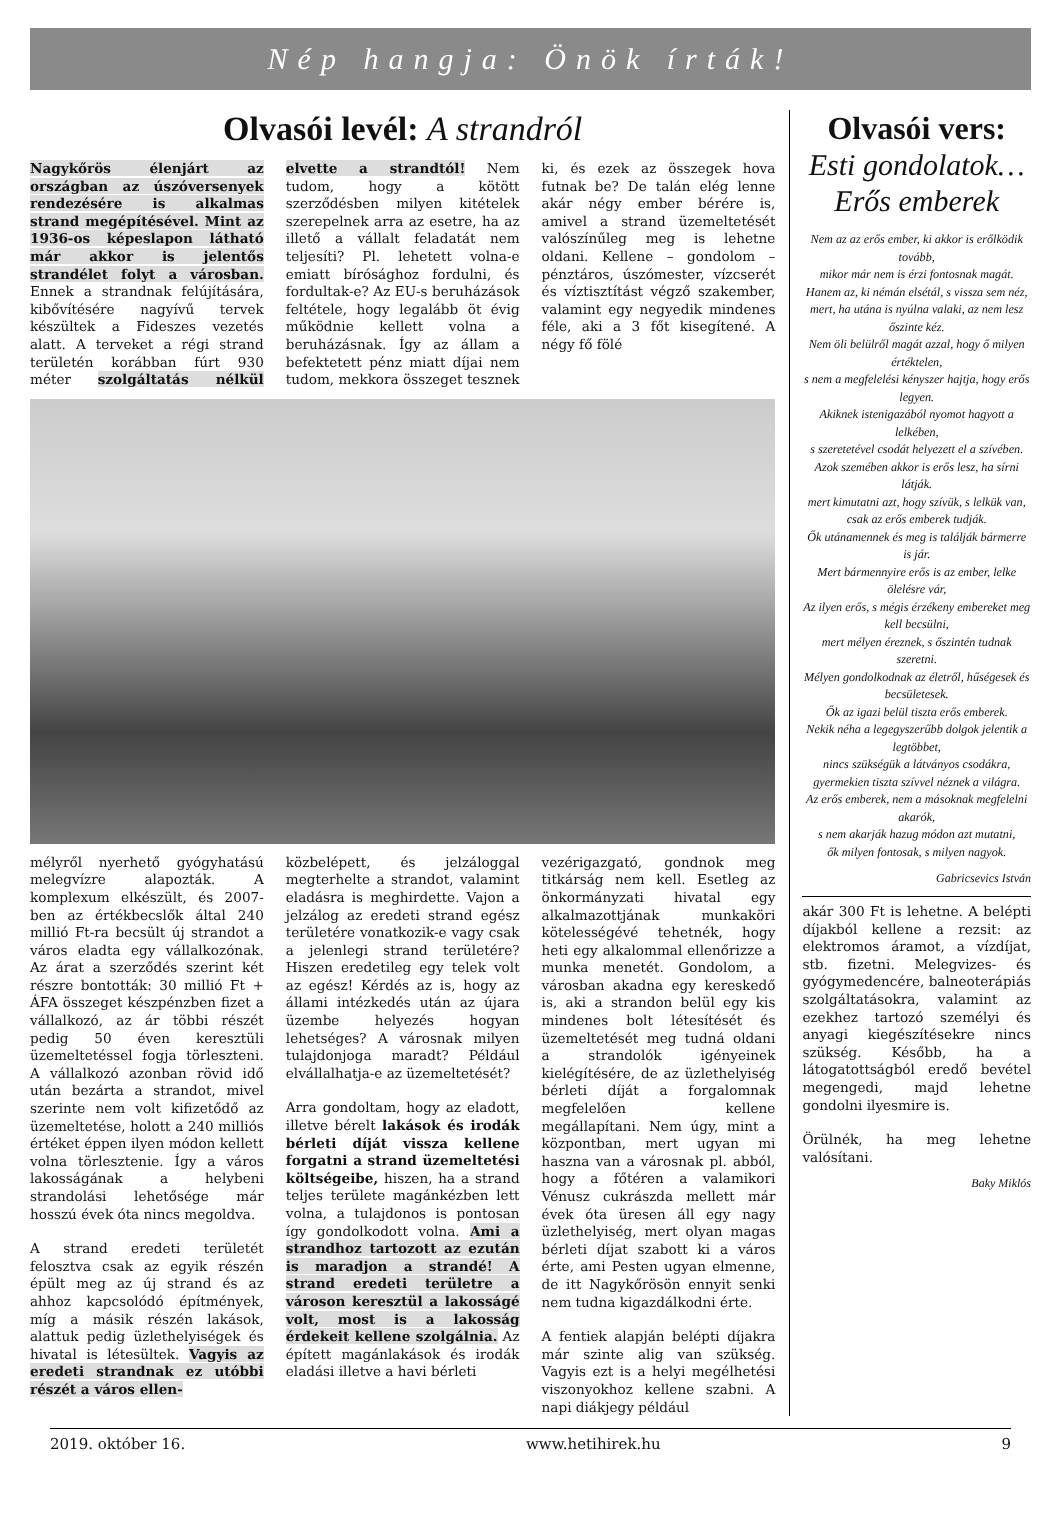Nép hangja: Önök írták!
Olvasói levél: A strandról
Nagykőrös élenjárt az országban az úszóversenyek rendezésére is alkalmas strand megépítésével. Mint az 1936-os képeslapon látható már akkor is jelentős strandélet folyt a városban. Ennek a strandnak felújítására, kibővítésére nagyívű tervek készültek a Fideszes vezetés alatt. A terveket a régi strand területén korábban fúrt 930 méter szolgáltatás nélkül elvette a strandtól! Nem tudom, hogy a kötött szerződésben milyen kitételek szerepelnek arra az esetre, ha az illető a vállalt feladatát nem teljesíti? Pl. lehetett volna-e emiatt bírósághoz fordulni, és fordultak-e? Az EU-s beruházások feltétele, hogy legalább öt évig működnie kellett volna a beruházásnak. Így az állam a befektetett pénz miatt díjai nem tudom, mekkora összeget tesznek ki, és ezek az összegek hova futnak be? De talán elég lenne akár négy ember bérére is, amivel a strand üzemeltetését valószínűleg meg is lehetne oldani. Kellene – gondolom – pénztáros, úszómester, vízcserét és víztisztítást végző szakember, valamint egy negyedik mindenes féle, aki a 3 főt kisegítené. A négy fő fölé
mélyről nyerhető gyógyhatású melegvízre alapozták. A komplexum elkészült, és 2007-ben az értékbecslők által 240 millió Ft-ra becsült új strandot a város eladta egy vállalkozónak. Az árat a szerződés szerint két részre bontották: 30 millió Ft + ÁFA összeget készpénzben fizet a vállalkozó, az ár többi részét pedig 50 éven keresztüli üzemeltetéssel fogja törleszteni. A vállalkozó azonban rövid idő után bezárta a strandot, mivel szerinte nem volt kifizetődő az üzemeltetése, holott a 240 milliós értéket éppen ilyen módon kellett volna törlesztenie. Így a város lakosságának a helybeni strandolási lehetősége már hosszú évek óta nincs megoldva.
A strand eredeti területét felosztva csak az egyik részén épült meg az új strand és az ahhoz kapcsolódó építmények, míg a másik részén lakások, alattuk pedig üzlethelyiségek és hivatal is létesültek. Vagyis az eredeti strandnak ez utóbbi részét a város ellen-
közbelépett, és jelzáloggal megterhelte a strandot, valamint eladásra is meghirdette. Vajon a jelzálog az eredeti strand egész területére vonatkozik-e vagy csak a jelenlegi strand területére? Hiszen eredetileg egy telek volt az egész! Kérdés az is, hogy az állami intézkedés után az újara üzembe helyezés hogyan lehetséges? A városnak milyen tulajdonjoga maradt? Például elvállalhatja-e az üzemeltetését?
Arra gondoltam, hogy az eladott, illetve bérelt lakások és irodák bérleti díját vissza kellene forgatni a strand üzemeltetési költségeibe, hiszen, ha a strand teljes területe magánkézben lett volna, a tulajdonos is pontosan így gondolkodott volna. Ami a strandhoz tartozott az ezután is maradjon a strandé! A strand eredeti területre a városon keresztül a lakosságé volt, most is a lakosság érdekeit kellene szolgálnia. Az épített magánlakások és irodák eladási illetve a havi bérleti
vezérigazgató, gondnok meg titkárság nem kell. Esetleg az önkormányzati hivatal egy alkalmazottjának munkaköri kötelességévé tehetnék, hogy heti egy alkalommal ellenőrizze a munka menetét. Gondolom, a városban akadna egy kereskedő is, aki a strandon belül egy kis mindenes bolt létesítését és üzemeltetését meg tudná oldani a strandolók igényeinek kielégítésére, de az üzlethelyiség bérleti díját a forgalomnak megfelelően kellene megállapítani. Nem úgy, mint a központban, mert ugyan mi haszna van a városnak pl. abból, hogy a főtéren a valamikori Vénusz cukrászda mellett már évek óta üresen áll egy nagy üzlethelyiség, mert olyan magas bérleti díjat szabott ki a város érte, ami Pesten ugyan elmenne, de itt Nagykőrösön ennyit senki nem tudna kigazdálkodni érte.
A fentiek alapján belépti díjakra már szinte alig van szükség. Vagyis ezt is a helyi megélhetési viszonyokhoz kellene szabni. A napi diákjegy például
Olvasói vers:
Esti gondolatok… Erős emberek
Nem az az erős ember, ki akkor is erőlködik tovább,
mikor már nem is érzi fontosnak magát.
Hanem az, ki némán elsétál, s vissza sem néz,
mert, ha utána is nyúlna valaki, az nem lesz őszinte kéz.
Nem öli belülről magát azzal, hogy ő milyen értéktelen,
s nem a megfelelési kényszer hajtja, hogy erős legyen.
Akiknek istenigazából nyomot hagyott a lelkében,
s szeretetével csodát helyezett el a szívében.
Azok szemében akkor is erős lesz, ha sírni látják.
mert kimutatni azt, hogy szívük, s lelkük van,
csak az erős emberek tudják.
Ők utánamennek és meg is találják bármerre is jár.
Mert bármennyire erős is az ember, lelke ölelésre vár,
Az ilyen erős, s mégis érzékeny embereket meg kell becsülni,
mert mélyen éreznek, s őszintén tudnak szeretni.
Mélyen gondolkodnak az életről, hűségesek és becsületesek.
Ők az igazi belül tiszta erős emberek.
Nekik néha a legegyszerűbb dolgok jelentik a legtöbbet,
nincs szükségük a látványos csodákra,
gyermekien tiszta szívvel néznek a világra.
Az erős emberek, nem a másoknak megfelelni akarók,
s nem akarják hazug módon azt mutatni,
ők milyen fontosak, s milyen nagyok.
Gabricsevics István
akár 300 Ft is lehetne. A belépti díjakból kellene a rezsit: az elektromos áramot, a vízdíjat, stb. fizetni. Melegvizes- és gyógymedencére, balneoterápiás szolgáltatásokra, valamint az ezekhez tartozó személyi és anyagi kiegészítésekre nincs szükség. Később, ha a látogatottságból eredő bevétel megengedi, majd lehetne gondolni ilyesmire is.
Örülnék, ha meg lehetne valósítani.
Baky Miklós
2019. október 16. www.hetihirek.hu 9